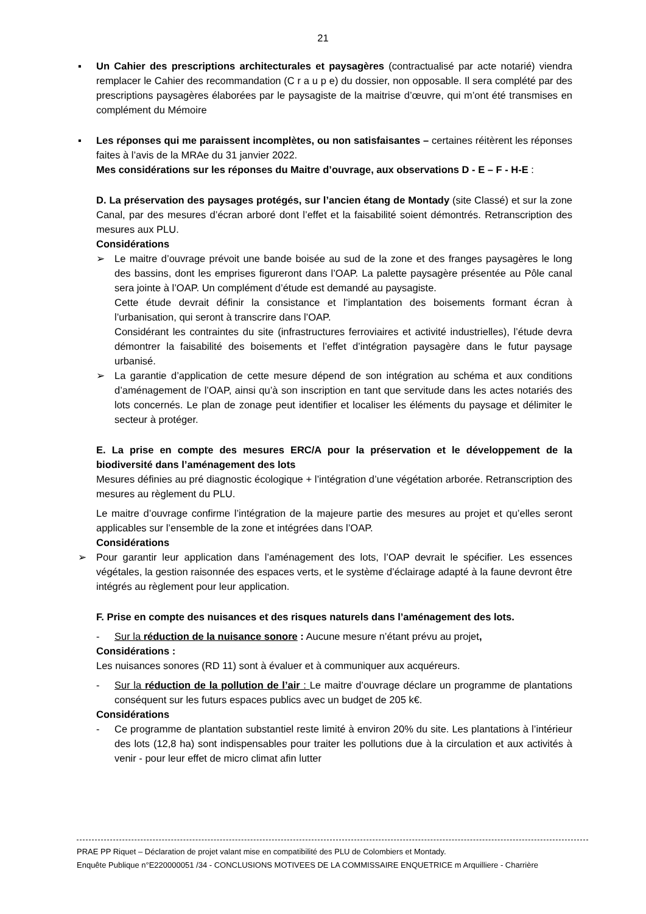21
▪ Un Cahier des prescriptions architecturales et paysagères (contractualisé par acte notarié) viendra remplacer le Cahier des recommandation (C r a u p e) du dossier, non opposable. Il sera complété par des prescriptions paysagères élaborées par le paysagiste de la maitrise d’œuvre, qui m’ont été transmises en complément du Mémoire
▪ Les réponses qui me paraissent incomplètes, ou non satisfaisantes – certaines réitèrent les réponses faites à l’avis de la MRAe du 31 janvier 2022.
Mes considérations sur les réponses du Maitre d’ouvrage, aux observations D - E – F - H-E :
D. La préservation des paysages protégés, sur l’ancien étang de Montady (site Classé) et sur la zone Canal, par des mesures d’écran arboré dont l’effet et la faisabilité soient démontrés. Retranscription des mesures aux PLU.
Considérations
➢ Le maitre d’ouvrage prévoit une bande boisée au sud de la zone et des franges paysagères le long des bassins, dont les emprises figureront dans l’OAP. La palette paysagère présentée au Pôle canal sera jointe à l’OAP. Un complément d’étude est demandé au paysagiste.
Cette étude devrait définir la consistance et l’implantation des boisements formant écran à l’urbanisation, qui seront à transcrire dans l’OAP.
Considérant les contraintes du site (infrastructures ferroviaires et activité industrielles), l’étude devra démontrer la faisabilité des boisements et l’effet d’intégration paysagère dans le futur paysage urbanisé.
➢ La garantie d’application de cette mesure dépend de son intégration au schéma et aux conditions d’aménagement de l’OAP, ainsi qu’à son inscription en tant que servitude dans les actes notariés des lots concernés. Le plan de zonage peut identifier et localiser les éléments du paysage et délimiter le secteur à protéger.
E. La prise en compte des mesures ERC/A pour la préservation et le développement de la biodiversité dans l’aménagement des lots
Mesures définies au pré diagnostic écologique + l’intégration d’une végétation arborée. Retranscription des mesures au règlement du PLU.
Le maitre d’ouvrage confirme l’intégration de la majeure partie des mesures au projet et qu’elles seront applicables sur l’ensemble de la zone et intégrées dans l’OAP.
Considérations
➢ Pour garantir leur application dans l’aménagement des lots, l’OAP devrait le spécifier. Les essences végétales, la gestion raisonnée des espaces verts, et le système d’éclairage adapté à la faune devront être intégrés au règlement pour leur application.
F. Prise en compte des nuisances et des risques naturels dans l’aménagement des lots.
- Sur la réduction de la nuisance sonore : Aucune mesure n’étant prévu au projet,
Considérations :
Les nuisances sonores (RD 11) sont à évaluer et à communiquer aux acquéreurs.
- Sur la réduction de la pollution de l’air : Le maitre d’ouvrage déclare un programme de plantations conséquent sur les futurs espaces publics avec un budget de 205 k€.
Considérations
- Ce programme de plantation substantiel reste limité à environ 20% du site. Les plantations à l’intérieur des lots (12,8 ha) sont indispensables pour traiter les pollutions due à la circulation et aux activités à venir - pour leur effet de micro climat afin lutter
PRAE PP Riquet – Déclaration de projet valant mise en compatibilité des PLU de Colombiers et Montady.
Enquête Publique n°E220000051 /34 - CONCLUSIONS MOTIVEES DE LA COMMISSAIRE ENQUETRICE m Arquilliere - Charrière